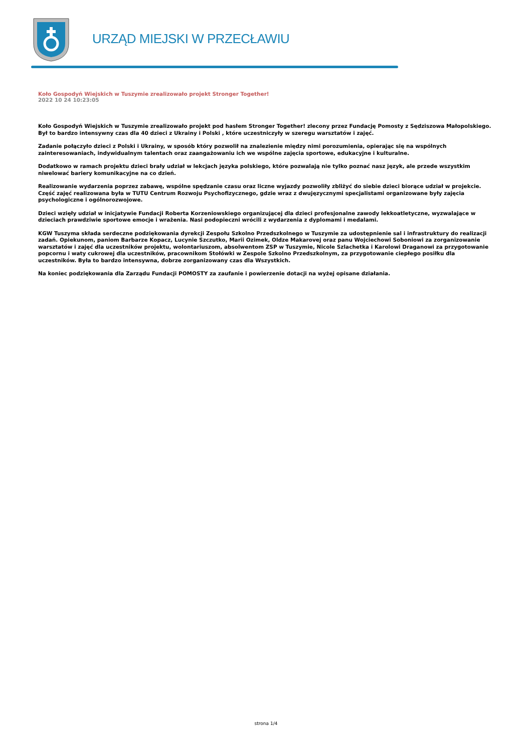URZĄD MIEJSKI W PRZECŁAWIU
Koło Gospodyń Wiejskich w Tuszymie zrealizowało projekt Stronger Together!
2022 10 24 10:23:05
Koło Gospodyń Wiejskich w Tuszymie zrealizowało projekt pod hasłem Stronger Together! zlecony przez Fundację Pomosty z Sędziszowa Małopolskiego. Był to bardzo intensywny czas dla 40 dzieci z Ukrainy i Polski , które uczestniczyły w szeregu warsztatów i zajęć.
Zadanie połączyło dzieci z Polski i Ukrainy, w sposób który pozwolił na znalezienie między nimi porozumienia, opierając się na wspólnych zainteresowaniach, indywidualnym talentach oraz zaangażowaniu ich we wspólne zajęcia sportowe, edukacyjne i kulturalne.
Dodatkowo w ramach projektu dzieci brały udział w lekcjach języka polskiego, które pozwalają nie tylko poznać nasz język, ale przede wszystkim niwelować bariery komunikacyjne na co dzień.
Realizowanie wydarzenia poprzez zabawę, wspólne spędzanie czasu oraz liczne wyjazdy pozwoliły zbliżyć do siebie dzieci biorące udział w projekcie. Część zajęć realizowana była w TUTU Centrum Rozwoju Psychofizycznego, gdzie wraz z dwujęzycznymi specjalistami organizowane były zajęcia psychologiczne i ogólnorozwojowe.
Dzieci wzięły udział w inicjatywie Fundacji Roberta Korzeniowskiego organizującej dla dzieci profesjonalne zawody lekkoatletyczne, wyzwalające w dzieciach prawdziwie sportowe emocje i wrażenia. Nasi podopieczni wrócili z wydarzenia z dyplomami i medalami.
KGW Tuszyma składa serdeczne podziękowania dyrekcji Zespołu Szkolno Przedszkolnego w Tuszymie za udostępnienie sal i infrastruktury do realizacji zadań. Opiekunom, paniom Barbarze Kopacz, Lucynie Szczutko, Marii Ozimek, Oldze Makarovej oraz panu Wojciechowi Soboniowi za zorganizowanie warsztatów i zajęć dla uczestników projektu, wolontariuszom, absolwentom ZSP w Tuszymie, Nicole Szlachetka i Karolowi Draganowi za przygotowanie popcornu i waty cukrowej dla uczestników, pracownikom Stołówki w Zespole Szkolno Przedszkolnym, za przygotowanie ciepłego posiłku dla uczestników. Była to bardzo intensywna, dobrze zorganizowany czas dla Wszystkich.
Na koniec podziękowania dla Zarządu Fundacji POMOSTY za zaufanie i powierzenie dotacji na wyżej opisane działania.
strona 1/4